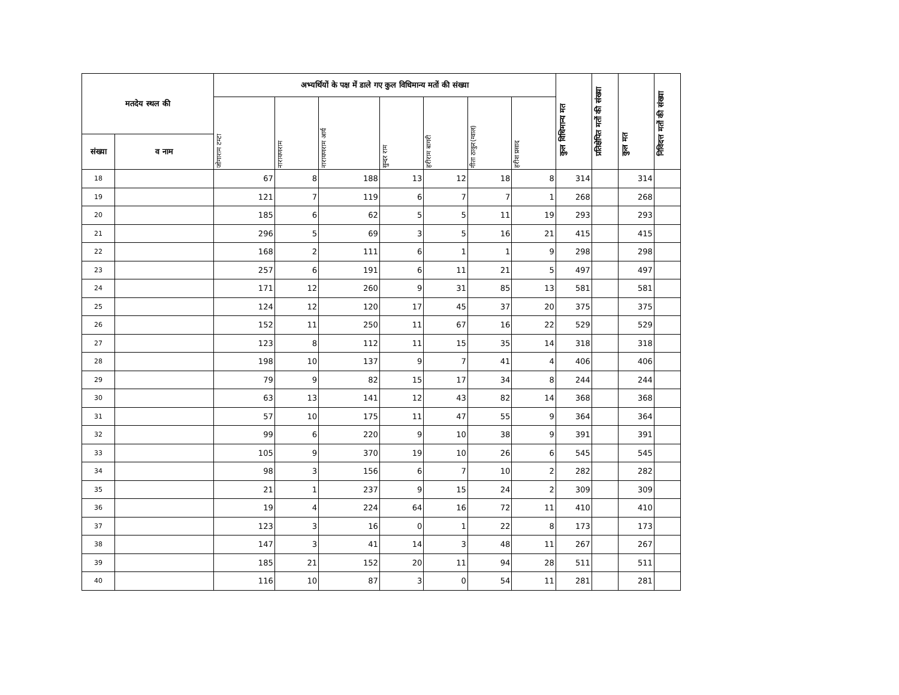| मतदेय स्थल की | | अभ्यर्थियों के पक्ष में डाले गए कुल विधिमान्य मतों की संख्या | | | | | | | कुल विधिमान्य मत | प्रतिक्षेपित मतों की संख्या | कुल मत | निविदत्त मतों की संख्या |
| --- | --- | --- | --- | --- | --- | --- | --- | --- | --- | --- | --- | --- |
| | | जोगाराम टम्टा | नारायणराम | नारायणराम आर्य | सुन्दर राम | हरीराम बागरी | गीता ठाकुर(ग्वाल) | हरीश प्रसाद | | | | |
| संख्या | व नाम | | | | | | | | | | | |
| 18 | | 67 | 8 | 188 | 13 | 12 | 18 | 8 | 314 | | 314 | |
| 19 | | 121 | 7 | 119 | 6 | 7 | 7 | 1 | 268 | | 268 | |
| 20 | | 185 | 6 | 62 | 5 | 5 | 11 | 19 | 293 | | 293 | |
| 21 | | 296 | 5 | 69 | 3 | 5 | 16 | 21 | 415 | | 415 | |
| 22 | | 168 | 2 | 111 | 6 | 1 | 1 | 9 | 298 | | 298 | |
| 23 | | 257 | 6 | 191 | 6 | 11 | 21 | 5 | 497 | | 497 | |
| 24 | | 171 | 12 | 260 | 9 | 31 | 85 | 13 | 581 | | 581 | |
| 25 | | 124 | 12 | 120 | 17 | 45 | 37 | 20 | 375 | | 375 | |
| 26 | | 152 | 11 | 250 | 11 | 67 | 16 | 22 | 529 | | 529 | |
| 27 | | 123 | 8 | 112 | 11 | 15 | 35 | 14 | 318 | | 318 | |
| 28 | | 198 | 10 | 137 | 9 | 7 | 41 | 4 | 406 | | 406 | |
| 29 | | 79 | 9 | 82 | 15 | 17 | 34 | 8 | 244 | | 244 | |
| 30 | | 63 | 13 | 141 | 12 | 43 | 82 | 14 | 368 | | 368 | |
| 31 | | 57 | 10 | 175 | 11 | 47 | 55 | 9 | 364 | | 364 | |
| 32 | | 99 | 6 | 220 | 9 | 10 | 38 | 9 | 391 | | 391 | |
| 33 | | 105 | 9 | 370 | 19 | 10 | 26 | 6 | 545 | | 545 | |
| 34 | | 98 | 3 | 156 | 6 | 7 | 10 | 2 | 282 | | 282 | |
| 35 | | 21 | 1 | 237 | 9 | 15 | 24 | 2 | 309 | | 309 | |
| 36 | | 19 | 4 | 224 | 64 | 16 | 72 | 11 | 410 | | 410 | |
| 37 | | 123 | 3 | 16 | 0 | 1 | 22 | 8 | 173 | | 173 | |
| 38 | | 147 | 3 | 41 | 14 | 3 | 48 | 11 | 267 | | 267 | |
| 39 | | 185 | 21 | 152 | 20 | 11 | 94 | 28 | 511 | | 511 | |
| 40 | | 116 | 10 | 87 | 3 | 0 | 54 | 11 | 281 | | 281 | |